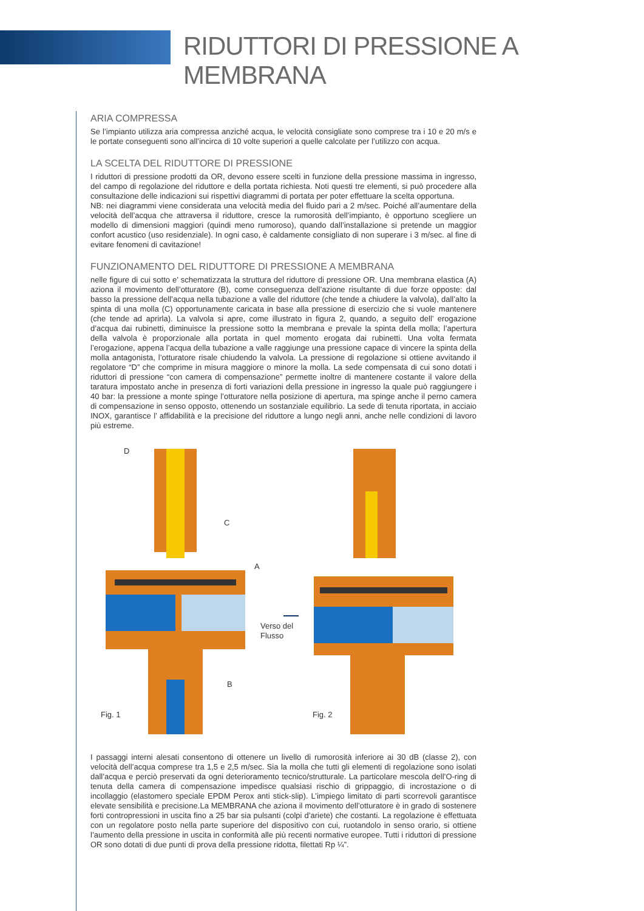RIDUTTORI DI PRESSIONE A MEMBRANA
ARIA COMPRESSA
Se l’impianto utilizza aria compressa anziché acqua, le velocità consigliate sono comprese tra i 10 e 20 m/s e le portate conseguenti sono all’incirca di 10 volte superiori a quelle calcolate per l’utilizzo con acqua.
LA SCELTA DEL RIDUTTORE DI PRESSIONE
I riduttori di pressione prodotti da OR, devono essere scelti in funzione della pressione massima in ingresso, del campo di regolazione del riduttore e della portata richiesta. Noti questi tre elementi, si può procedere alla consultazione delle indicazioni sui rispettivi diagrammi di portata per poter effettuare la scelta opportuna.
NB: nei diagrammi viene considerata una velocità media del fluido pari a 2 m/sec. Poiché all’aumentare della velocità dell’acqua che attraversa il riduttore, cresce la rumorosità dell’impianto, è opportuno scegliere un modello di dimensioni maggiori (quindi meno rumoroso), quando dall’installazione si pretende un maggior confort acustico (uso residenziale). In ogni caso, è caldamente consigliato di non superare i 3 m/sec. al fine di evitare fenomeni di cavitazione!
FUNZIONAMENTO DEL RIDUTTORE DI PRESSIONE A MEMBRANA
nelle figure di cui sotto e’ schematizzata la struttura del riduttore di pressione OR. Una membrana elastica (A) aziona il movimento dell’otturatore (B), come conseguenza dell’azione risultante di due forze opposte: dal basso la pressione dell’acqua nella tubazione a valle del riduttore (che tende a chiudere la valvola), dall’alto la spinta di una molla (C) opportunamente caricata in base alla pressione di esercizio che si vuole mantenere (che tende ad aprirla). La valvola si apre, come illustrato in figura 2, quando, a seguito dell’ erogazione d’acqua dai rubinetti, diminuisce la pressione sotto la membrana e prevale la spinta della molla; l’apertura della valvola è proporzionale alla portata in quel momento erogata dai rubinetti. Una volta fermata l’erogazione, appena l’acqua della tubazione a valle raggiunge una pressione capace di vincere la spinta della molla antagonista, l’otturatore risale chiudendo la valvola. La pressione di regolazione si ottiene avvitando il regolatore “D” che comprime in misura maggiore o minore la molla. La sede compensata di cui sono dotati i riduttori di pressione “con camera di compensazione” permette inoltre di mantenere costante il valore della taratura impostato anche in presenza di forti variazioni della pressione in ingresso la quale può raggiungere i 40 bar: la pressione a monte spinge l’otturatore nella posizione di apertura, ma spinge anche il perno camera di compensazione in senso opposto, ottenendo un sostanziale equilibrio. La sede di tenuta riportata, in acciaio INOX, garantisce l’ affidabilità e la precisione del riduttore a lungo negli anni, anche nelle condizioni di lavoro più estreme.
D
C
A
B
Fig. 1
Verso del
Flusso
Fig. 2
I passaggi interni alesati consentono di ottenere un livello di rumorosità inferiore ai 30 dB (classe 2), con velocità dell’acqua comprese tra 1,5 e 2,5 m/sec. Sia la molla che tutti gli elementi di regolazione sono isolati dall’acqua e perciò preservati da ogni deterioramento tecnico/strutturale. La particolare mescola dell’O-ring di tenuta della camera di compensazione impedisce qualsiasi rischio di grippaggio, di incrostazione o di incollaggio (elastomero speciale EPDM Perox anti stick-slip). L’impiego limitato di parti scorrevoli garantisce elevate sensibilità e precisione.La MEMBRANA che aziona il movimento dell’otturatore è in grado di sostenere forti contropressioni in uscita fino a 25 bar sia pulsanti (colpi d’ariete) che costanti. La regolazione è effettuata con un regolatore posto nella parte superiore del dispositivo con cui, ruotandolo in senso orario, si ottiene l’aumento della pressione in uscita in conformità alle più recenti normative europee. Tutti i riduttori di pressione OR sono dotati di due punti di prova della pressione ridotta, filettati Rp ¼”.